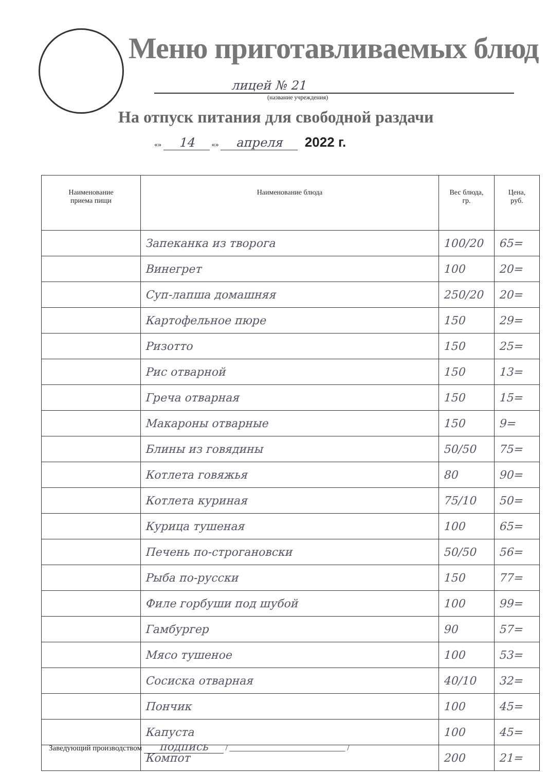Меню приготавливаемых блюд
лицей № 21
(название учреждения)
На отпуск питания для свободной раздачи
«» 14 «» апреля 2022 г.
| Наименование приема пищи | Наименование блюда | Вес блюда, гр. | Цена, руб. |
| --- | --- | --- | --- |
| | Запеканка из творога | 100/20 | 65= |
| | Винегрет | 100 | 20= |
| | Суп-лапша домашняя | 250/20 | 20= |
| | Картофельное пюре | 150 | 29= |
| | Ризотто | 150 | 25= |
| | Рис отварной | 150 | 13= |
| | Греча отварная | 150 | 15= |
| | Макароны отварные | 150 | 9= |
| | Блины из говядины | 50/50 | 75= |
| | Котлета говяжья | 80 | 90= |
| | Котлета куриная | 75/10 | 50= |
| | Курица тушеная | 100 | 65= |
| | Печень по-строгановски | 50/50 | 56= |
| | Рыба по-русски | 150 | 77= |
| | Филе горбуши под шубой | 100 | 99= |
| | Гамбургер | 90 | 57= |
| | Мясо тушеное | 100 | 53= |
| | Сосиска отварная | 40/10 | 32= |
| | Пончик | 100 | 45= |
| | Капуста | 100 | 45= |
| | Компот | 200 | 21= |
Заведующий производством подпись / ______________________________ /